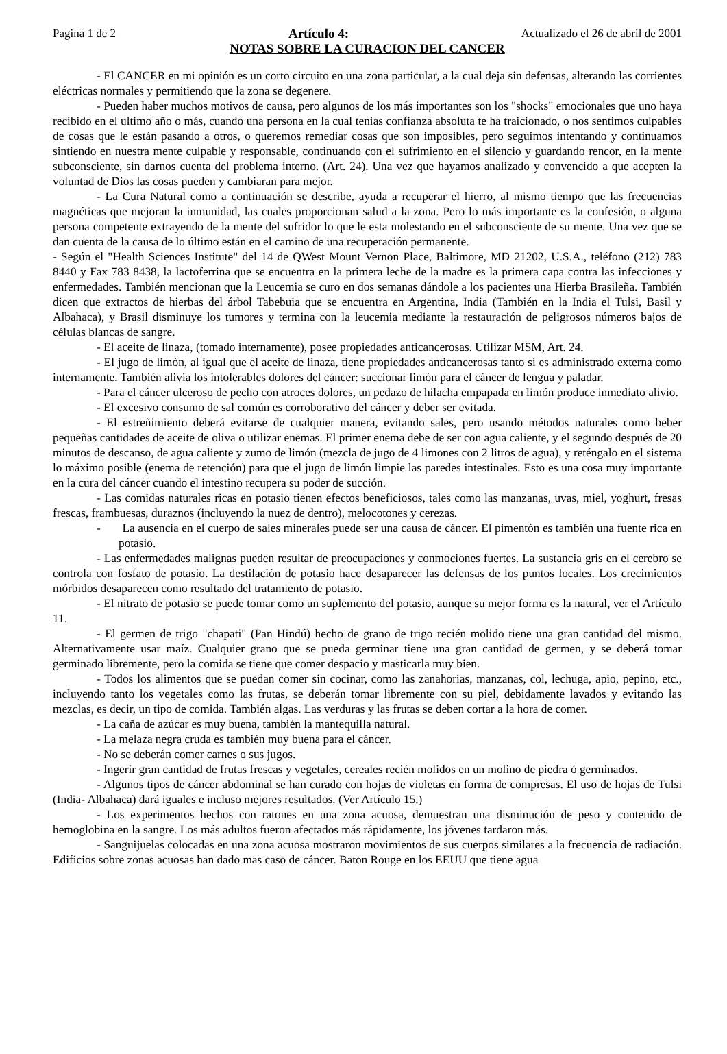Pagina 1 de 2 Artículo 4: Actualizado el 26 de abril de 2001
NOTAS SOBRE LA CURACION DEL CANCER
- El CANCER en mi opinión es un corto circuito en una zona particular, a la cual deja sin defensas, alterando las corrientes eléctricas normales y permitiendo que la zona se degenere.
- Pueden haber muchos motivos de causa, pero algunos de los más importantes son los "shocks" emocionales que uno haya recibido en el ultimo año o más, cuando una persona en la cual tenias confianza absoluta te ha traicionado, o nos sentimos culpables de cosas que le están pasando a otros, o queremos remediar cosas que son imposibles, pero seguimos intentando y continuamos sintiendo en nuestra mente culpable y responsable, continuando con el sufrimiento en el silencio y guardando rencor, en la mente subconsciente, sin darnos cuenta del problema interno. (Art. 24). Una vez que hayamos analizado y convencido a que acepten la voluntad de Dios las cosas pueden y cambiaran para mejor.
- La Cura Natural como a continuación se describe, ayuda a recuperar el hierro, al mismo tiempo que las frecuencias magnéticas que mejoran la inmunidad, las cuales proporcionan salud a la zona. Pero lo más importante es la confesión, o alguna persona competente extrayendo de la mente del sufridor lo que le esta molestando en el subconsciente de su mente. Una vez que se dan cuenta de la causa de lo último están en el camino de una recuperación permanente.
- Según el "Health Sciences Institute" del 14 de QWest Mount Vernon Place, Baltimore, MD 21202, U.S.A., teléfono (212) 783 8440 y Fax 783 8438, la lactoferrina que se encuentra en la primera leche de la madre es la primera capa contra las infecciones y enfermedades. También mencionan que la Leucemia se curo en dos semanas dándole a los pacientes una Hierba Brasileña. También dicen que extractos de hierbas del árbol Tabebuia que se encuentra en Argentina, India (También en la India el Tulsi, Basil y Albahaca), y Brasil disminuye los tumores y termina con la leucemia mediante la restauración de peligrosos números bajos de células blancas de sangre.
- El aceite de linaza, (tomado internamente), posee propiedades anticancerosas. Utilizar MSM, Art. 24.
- El jugo de limón, al igual que el aceite de linaza, tiene propiedades anticancerosas tanto si es administrado externa como internamente. También alivia los intolerables dolores del cáncer: succionar limón para el cáncer de lengua y paladar.
- Para el cáncer ulceroso de pecho con atroces dolores, un pedazo de hilacha empapada en limón produce inmediato alivio.
- El excesivo consumo de sal común es corroborativo del cáncer y deber ser evitada.
- El estreñimiento deberá evitarse de cualquier manera, evitando sales, pero usando métodos naturales como beber pequeñas cantidades de aceite de oliva o utilizar enemas. El primer enema debe de ser con agua caliente, y el segundo después de 20 minutos de descanso, de agua caliente y zumo de limón (mezcla de jugo de 4 limones con 2 litros de agua), y reténgalo en el sistema lo máximo posible (enema de retención) para que el jugo de limón limpie las paredes intestinales. Esto es una cosa muy importante en la cura del cáncer cuando el intestino recupera su poder de succión.
- Las comidas naturales ricas en potasio tienen efectos beneficiosos, tales como las manzanas, uvas, miel, yoghurt, fresas frescas, frambuesas, duraznos (incluyendo la nuez de dentro), melocotones y cerezas.
- La ausencia en el cuerpo de sales minerales puede ser una causa de cáncer. El pimentón es también una fuente rica en potasio.
- Las enfermedades malignas pueden resultar de preocupaciones y conmociones fuertes. La sustancia gris en el cerebro se controla con fosfato de potasio. La destilación de potasio hace desaparecer las defensas de los puntos locales. Los crecimientos mórbidos desaparecen como resultado del tratamiento de potasio.
- El nitrato de potasio se puede tomar como un suplemento del potasio, aunque su mejor forma es la natural, ver el Artículo 11.
- El germen de trigo "chapati" (Pan Hindú) hecho de grano de trigo recién molido tiene una gran cantidad del mismo. Alternativamente usar maíz. Cualquier grano que se pueda germinar tiene una gran cantidad de germen, y se deberá tomar germinado libremente, pero la comida se tiene que comer despacio y masticarla muy bien.
- Todos los alimentos que se puedan comer sin cocinar, como las zanahorias, manzanas, col, lechuga, apio, pepino, etc., incluyendo tanto los vegetales como las frutas, se deberán tomar libremente con su piel, debidamente lavados y evitando las mezclas, es decir, un tipo de comida. También algas. Las verduras y las frutas se deben cortar a la hora de comer.
- La caña de azúcar es muy buena, también la mantequilla natural.
- La melaza negra cruda es también muy buena para el cáncer.
- No se deberán comer carnes o sus jugos.
- Ingerir gran cantidad de frutas frescas y vegetales, cereales recién molidos en un molino de piedra ó germinados.
- Algunos tipos de cáncer abdominal se han curado con hojas de violetas en forma de compresas. El uso de hojas de Tulsi (India- Albahaca) dará iguales e incluso mejores resultados. (Ver Artículo 15.)
- Los experimentos hechos con ratones en una zona acuosa, demuestran una disminución de peso y contenido de hemoglobina en la sangre. Los más adultos fueron afectados más rápidamente, los jóvenes tardaron más.
- Sanguijuelas colocadas en una zona acuosa mostraron movimientos de sus cuerpos similares a la frecuencia de radiación. Edificios sobre zonas acuosas han dado mas caso de cáncer. Baton Rouge en los EEUU que tiene agua